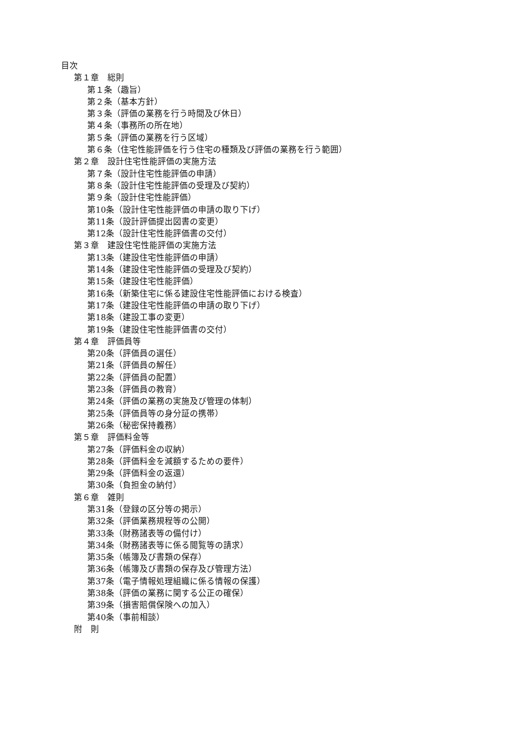目次
第１章　総則
第１条（趣旨）
第２条（基本方針）
第３条（評価の業務を行う時間及び休日）
第４条（事務所の所在地）
第５条（評価の業務を行う区域）
第６条（住宅性能評価を行う住宅の種類及び評価の業務を行う範囲）
第２章　設計住宅性能評価の実施方法
第７条（設計住宅性能評価の申請）
第８条（設計住宅性能評価の受理及び契約）
第９条（設計住宅性能評価）
第10条（設計住宅性能評価の申請の取り下げ）
第11条（設計評価提出図書の変更）
第12条（設計住宅性能評価書の交付）
第３章　建設住宅性能評価の実施方法
第13条（建設住宅性能評価の申請）
第14条（建設住宅性能評価の受理及び契約）
第15条（建設住宅性能評価）
第16条（新築住宅に係る建設住宅性能評価における検査）
第17条（建設住宅性能評価の申請の取り下げ）
第18条（建設工事の変更）
第19条（建設住宅性能評価書の交付）
第４章　評価員等
第20条（評価員の選任）
第21条（評価員の解任）
第22条（評価員の配置）
第23条（評価員の教育）
第24条（評価の業務の実施及び管理の体制）
第25条（評価員等の身分証の携帯）
第26条（秘密保持義務）
第５章　評価料金等
第27条（評価料金の収納）
第28条（評価料金を減額するための要件）
第29条（評価料金の返還）
第30条（負担金の納付）
第６章　雑則
第31条（登録の区分等の掲示）
第32条（評価業務規程等の公開）
第33条（財務諸表等の備付け）
第34条（財務諸表等に係る閲覧等の請求）
第35条（帳簿及び書類の保存）
第36条（帳簿及び書類の保存及び管理方法）
第37条（電子情報処理組織に係る情報の保護）
第38条（評価の業務に関する公正の確保）
第39条（損害賠償保険への加入）
第40条（事前相談）
附　則